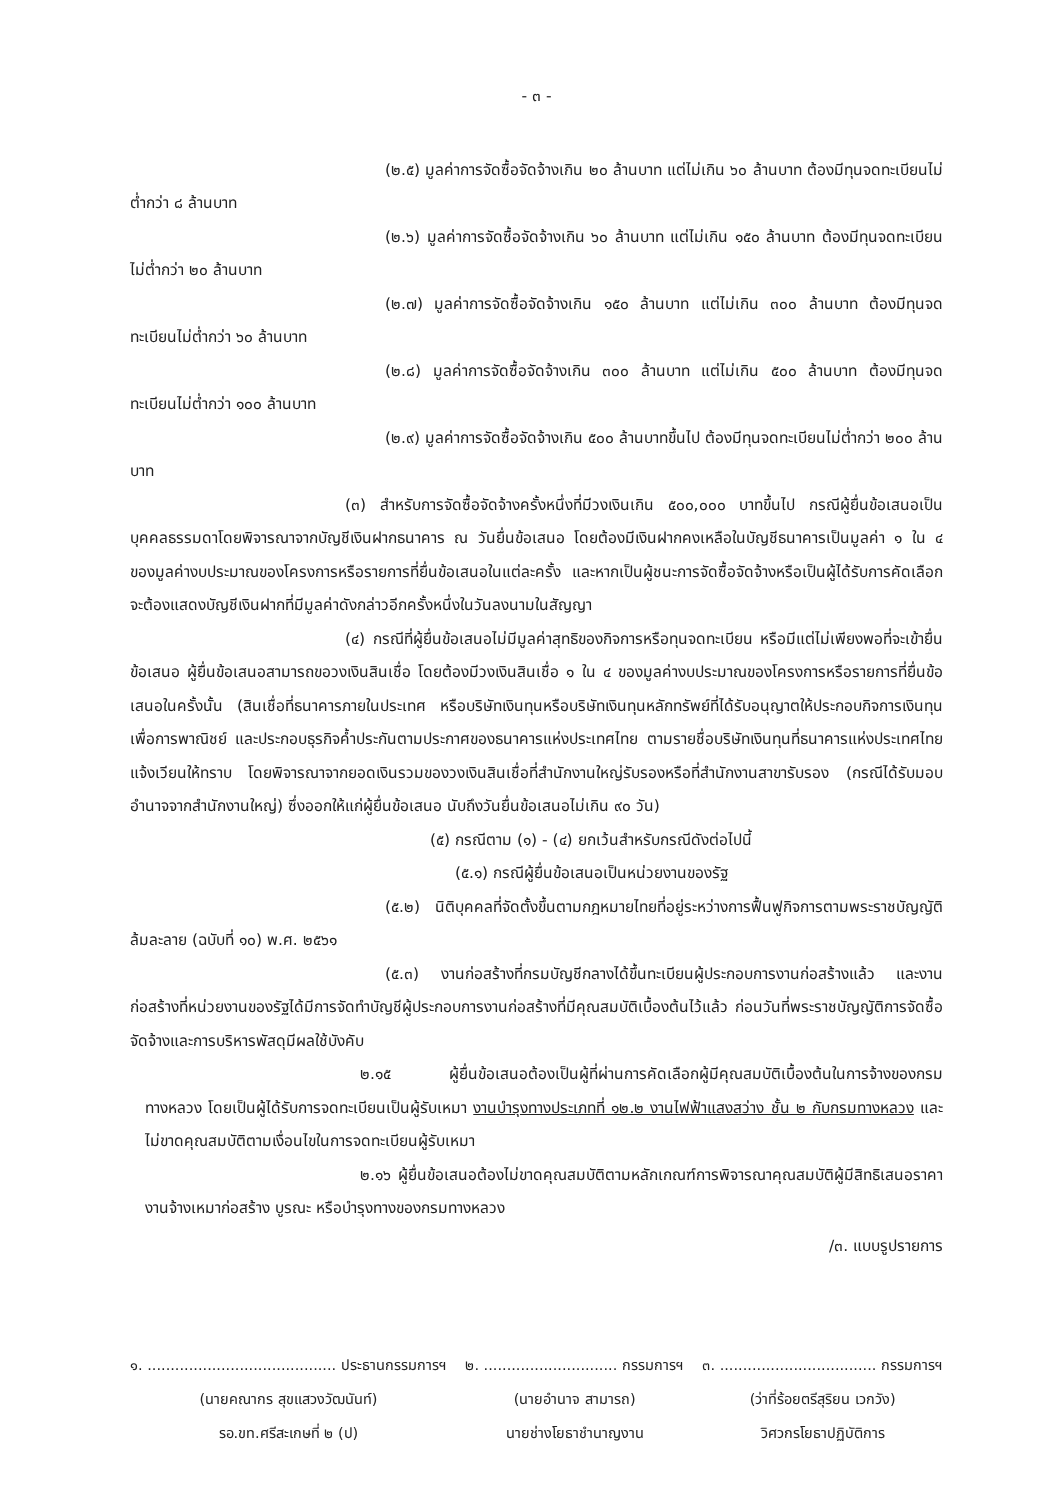- ๓ -
(๒.๕) มูลค่าการจัดซื้อจัดจ้างเกิน ๒๐ ล้านบาท แต่ไม่เกิน ๖๐ ล้านบาท ต้องมีทุนจดทะเบียนไม่ต่ำกว่า ๘ ล้านบาท
(๒.๖) มูลค่าการจัดซื้อจัดจ้างเกิน ๖๐ ล้านบาท แต่ไม่เกิน ๑๕๐ ล้านบาท ต้องมีทุนจดทะเบียนไม่ต่ำกว่า ๒๐ ล้านบาท
(๒.๗) มูลค่าการจัดซื้อจัดจ้างเกิน ๑๕๐ ล้านบาท แต่ไม่เกิน ๓๐๐ ล้านบาท ต้องมีทุนจดทะเบียนไม่ต่ำกว่า ๖๐ ล้านบาท
(๒.๘) มูลค่าการจัดซื้อจัดจ้างเกิน ๓๐๐ ล้านบาท แต่ไม่เกิน ๕๐๐ ล้านบาท ต้องมีทุนจดทะเบียนไม่ต่ำกว่า ๑๐๐ ล้านบาท
(๒.๙) มูลค่าการจัดซื้อจัดจ้างเกิน ๕๐๐ ล้านบาทขึ้นไป ต้องมีทุนจดทะเบียนไม่ต่ำกว่า ๒๐๐ ล้านบาท
(๓) สำหรับการจัดซื้อจัดจ้างครั้งหนึ่งที่มีวงเงินเกิน ๕๐๐,๐๐๐ บาทขึ้นไป กรณีผู้ยื่นข้อเสนอเป็นบุคคลธรรมดาโดยพิจารณาจากบัญชีเงินฝากธนาคาร ณ วันยื่นข้อเสนอ โดยต้องมีเงินฝากคงเหลือในบัญชีธนาคารเป็นมูลค่า ๑ ใน ๔ ของมูลค่างบประมาณของโครงการหรือรายการที่ยื่นข้อเสนอในแต่ละครั้ง และหากเป็นผู้ชนะการจัดซื้อจัดจ้างหรือเป็นผู้ได้รับการคัดเลือกจะต้องแสดงบัญชีเงินฝากที่มีมูลค่าดังกล่าวอีกครั้งหนึ่งในวันลงนามในสัญญา
(๔) กรณีที่ผู้ยื่นข้อเสนอไม่มีมูลค่าสุทธิของกิจการหรือทุนจดทะเบียน หรือมีแต่ไม่เพียงพอที่จะเข้ายื่นข้อเสนอ ผู้ยื่นข้อเสนอสามารถขอวงเงินสินเชื่อ โดยต้องมีวงเงินสินเชื่อ ๑ ใน ๔ ของมูลค่างบประมาณของโครงการหรือรายการที่ยื่นข้อเสนอในครั้งนั้น (สินเชื่อที่ธนาคารภายในประเทศ หรือบริษัทเงินทุนหรือบริษัทเงินทุนหลักทรัพย์ที่ได้รับอนุญาตให้ประกอบกิจการเงินทุนเพื่อการพาณิชย์ และประกอบธุรกิจค้ำประกันตามประกาศของธนาคารแห่งประเทศไทย ตามรายชื่อบริษัทเงินทุนที่ธนาคารแห่งประเทศไทยแจ้งเวียนให้ทราบ โดยพิจารณาจากยอดเงินรวมของวงเงินสินเชื่อที่สำนักงานใหญ่รับรองหรือที่สำนักงานสาขารับรอง (กรณีได้รับมอบอำนาจจากสำนักงานใหญ่) ซึ่งออกให้แก่ผู้ยื่นข้อเสนอ นับถึงวันยื่นข้อเสนอไม่เกิน ๙๐ วัน)
(๕) กรณีตาม (๑) - (๔) ยกเว้นสำหรับกรณีดังต่อไปนี้
(๕.๑) กรณีผู้ยื่นข้อเสนอเป็นหน่วยงานของรัฐ
(๕.๒) นิติบุคคลที่จัดตั้งขึ้นตามกฎหมายไทยที่อยู่ระหว่างการฟื้นฟูกิจการตามพระราชบัญญัติล้มละลาย (ฉบับที่ ๑๐) พ.ศ. ๒๕๖๑
(๕.๓) งานก่อสร้างที่กรมบัญชีกลางได้ขึ้นทะเบียนผู้ประกอบการงานก่อสร้างแล้ว และงานก่อสร้างที่หน่วยงานของรัฐได้มีการจัดทำบัญชีผู้ประกอบการงานก่อสร้างที่มีคุณสมบัติเบื้องต้นไว้แล้ว ก่อนวันที่พระราชบัญญัติการจัดซื้อจัดจ้างและการบริหารพัสดุมีผลใช้บังคับ
๒.๑๕ ผู้ยื่นข้อเสนอต้องเป็นผู้ที่ผ่านการคัดเลือกผู้มีคุณสมบัติเบื้องต้นในการจ้างของกรมทางหลวง โดยเป็นผู้ได้รับการจดทะเบียนเป็นผู้รับเหมา งานบำรุงทางประเภทที่ ๑๒.๒ งานไฟฟ้าแสงสว่าง ชั้น ๒ กับกรมทางหลวง และไม่ขาดคุณสมบัติตามเงื่อนไขในการจดทะเบียนผู้รับเหมา
๒.๑๖ ผู้ยื่นข้อเสนอต้องไม่ขาดคุณสมบัติตามหลักเกณฑ์การพิจารณาคุณสมบัติผู้มีสิทธิเสนอราคางานจ้างเหมาก่อสร้าง บูรณะ หรือบำรุงทางของกรมทางหลวง
/๓. แบบรูปรายการ
๑. ......................................... ประธานกรรมการฯ
(นายคณากร สุขแสวงวัฒนันท์)
รอ.ขท.ศรีสะเกษที่ ๒ (ป)
๒. ............................. กรรมการฯ
(นายอำนาจ สามารถ)
นายช่างโยธาชำนาญงาน
๓. .................................. กรรมการฯ
(ว่าที่ร้อยตรีสุริยน เวกวัง)
วิศวกรโยธาปฏิบัติการ